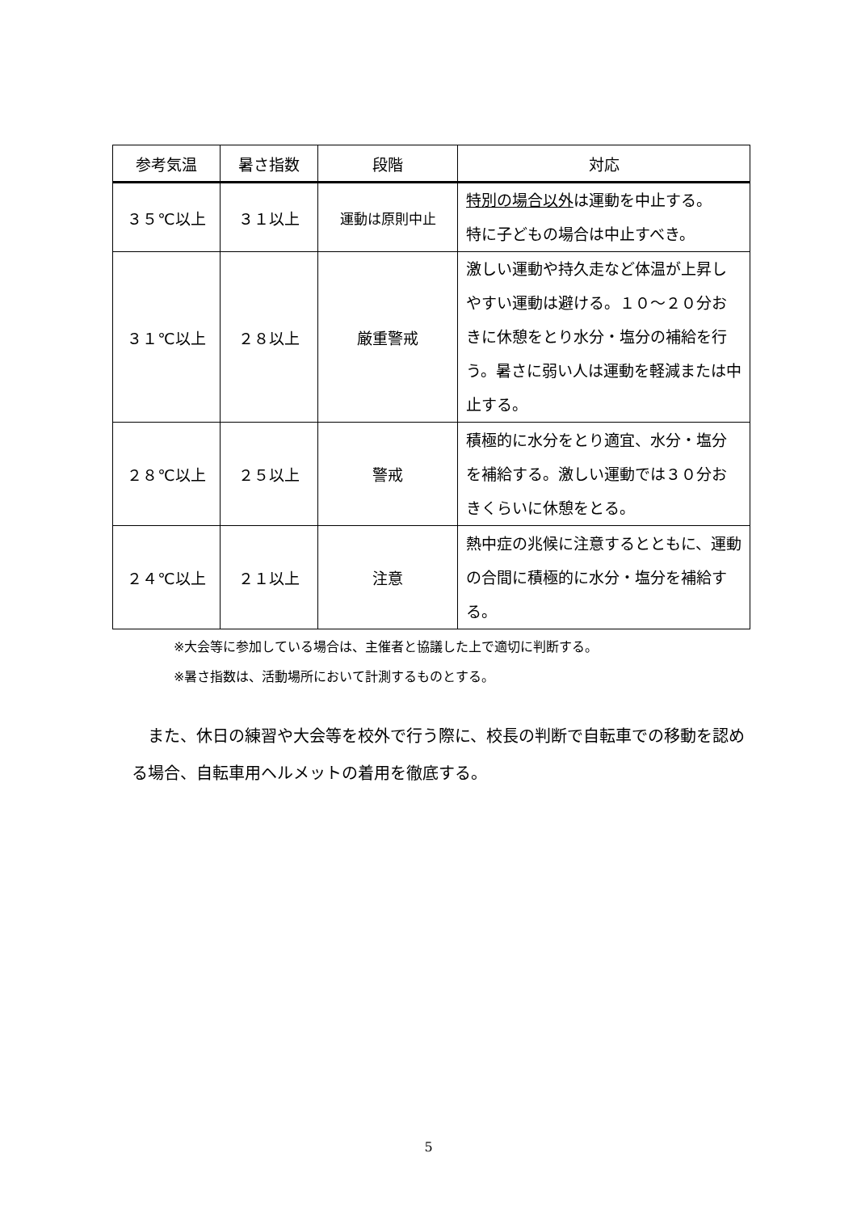| 参考気温 | 暑さ指数 | 段階 | 対応 |
| --- | --- | --- | --- |
| ３５℃以上 | ３１以上 | 運動は原則中止 | 特別の場合以外 は運動を中止する。 特に子どもの場合は中止すべき。 |
| ３１℃以上 | ２８以上 | 厳重警戒 | 激しい運動や持久走など体温が上昇しやすい運動は避ける。１０～２０分おきに休憩をとり水分・塩分の補給を行う。暑さに弱い人は運動を軽減または中止する。 |
| ２８℃以上 | ２５以上 | 警戒 | 積極的に水分をとり適宜、水分・塩分を補給する。激しい運動では３０分おきくらいに休憩をとる。 |
| ２４℃以上 | ２１以上 | 注意 | 熱中症の兆候に注意するとともに、運動の合間に積極的に水分・塩分を補給する。 |
※大会等に参加している場合は、主催者と協議した上で適切に判断する。
※暑さ指数は、活動場所において計測するものとする。
また、休日の練習や大会等を校外で行う際に、校長の判断で自転車での移動を認める場合、自転車用ヘルメットの着用を徹底する。
5